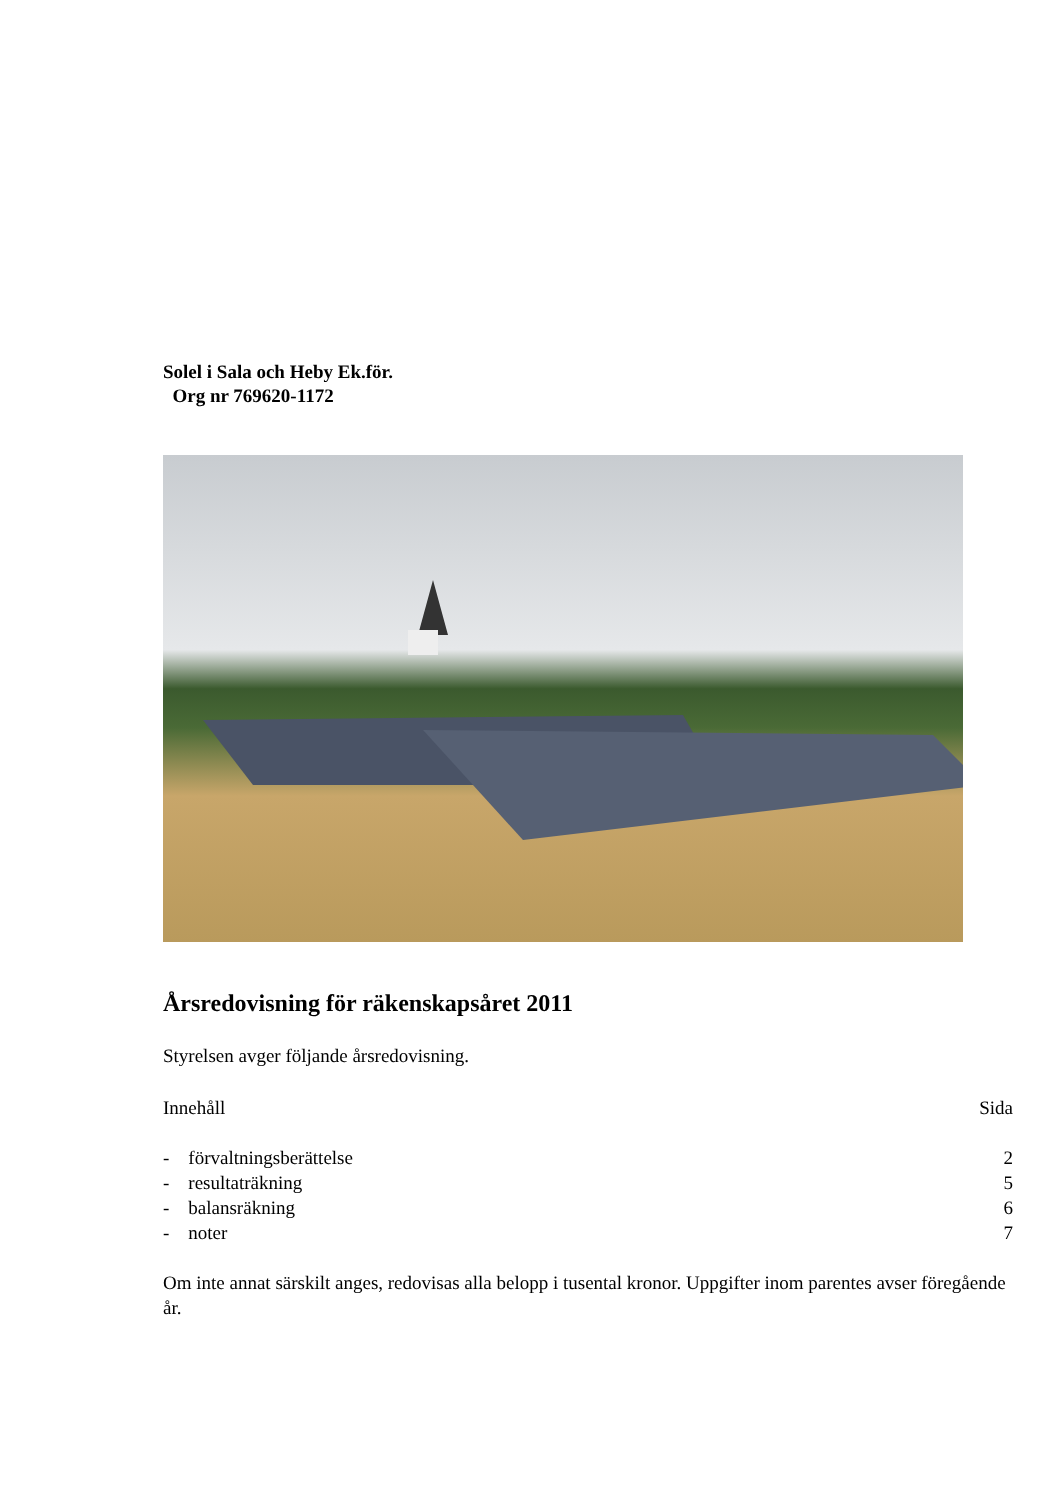Solel i Sala och Heby Ek.för.
Org nr 769620-1172
Årsredovisning för räkenskapsåret 2011
Styrelsen avger följande årsredovisning.
Innehåll Sida
- förvaltningsberättelse 2
- resultaträkning 5
- balansräkning 6
- noter 7
Om inte annat särskilt anges, redovisas alla belopp i tusental kronor. Uppgifter inom parentes avser föregående år.